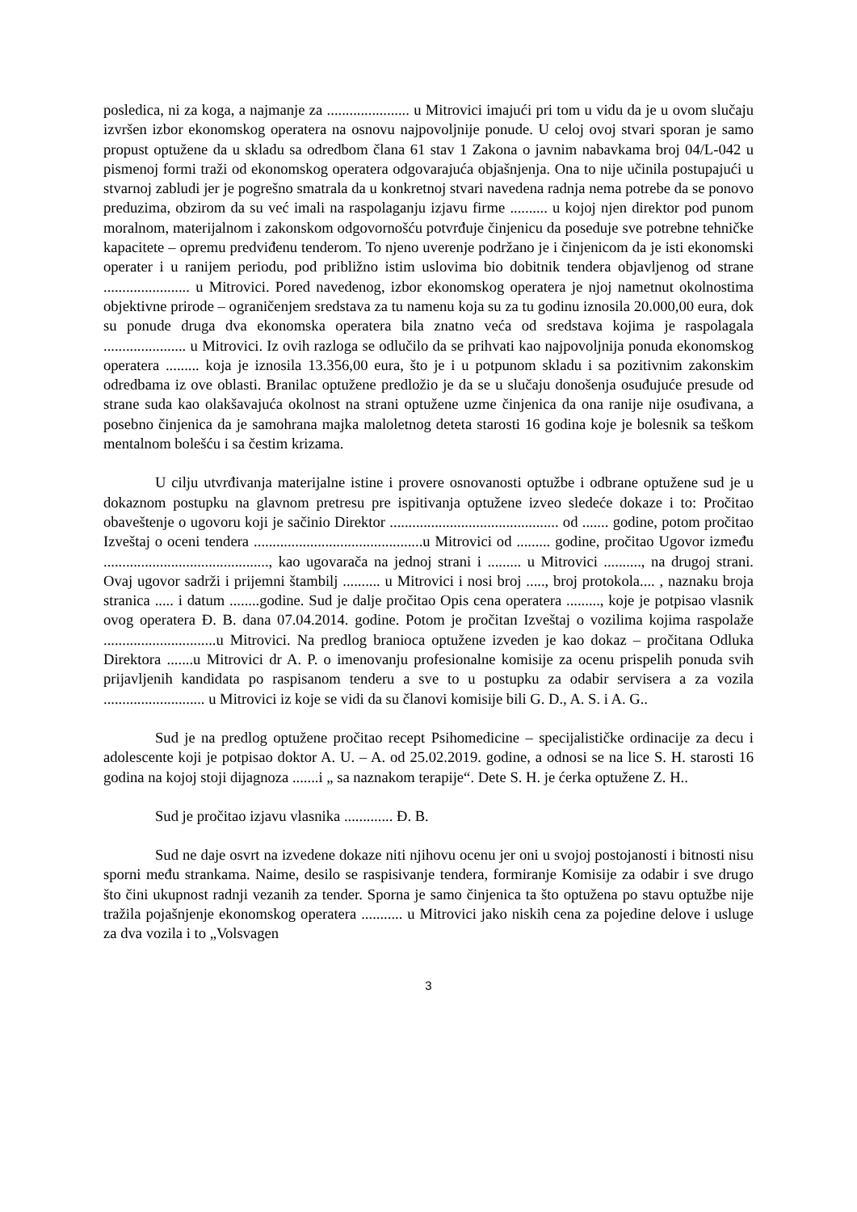posledica, ni za koga, a najmanje za ...................... u Mitrovici imajući pri tom u vidu da je u ovom slučaju izvršen izbor ekonomskog operatera na osnovu najpovoljnije ponude. U celoj ovoj stvari sporan je samo propust optužene da u skladu sa odredbom člana 61 stav 1 Zakona o javnim nabavkama broj 04/L-042 u pismenoj formi traži od ekonomskog operatera odgovarajuća objašnjenja. Ona to nije učinila postupajući u stvarnoj zabludi jer je pogrešno smatrala da u konkretnoj stvari navedena radnja nema potrebe da se ponovo preduzima, obzirom da su već imali na raspolaganju izjavu firme .......... u kojoj njen direktor pod punom moralnom, materijalnom i zakonskom odgovornošću potvrđuje činjenicu da poseduje sve potrebne tehničke kapacitete – opremu predviđenu tenderom. To njeno uverenje podržano je i činjenicom da je isti ekonomski operater i u ranijem periodu, pod približno istim uslovima bio dobitnik tendera objavljenog od strane ....................... u Mitrovici. Pored navedenog, izbor ekonomskog operatera je njoj nametnut okolnostima objektivne prirode – ograničenjem sredstava za tu namenu koja su za tu godinu iznosila 20.000,00 eura, dok su ponude druga dva ekonomska operatera bila znatno veća od sredstava kojima je raspolagala ...................... u Mitrovici. Iz ovih razloga se odlučilo da se prihvati kao najpovoljnija ponuda ekonomskog operatera ......... koja je iznosila 13.356,00 eura, što je i u potpunom skladu i sa pozitivnim zakonskim odredbama iz ove oblasti. Branilac optužene predložio je da se u slučaju donošenja osuđujuće presude od strane suda kao olakšavajuća okolnost na strani optužene uzme činjenica da ona ranije nije osuđivana, a posebno činjenica da je samohrana majka maloletnog deteta starosti 16 godina koje je bolesnik sa teškom mentalnom bolešću i sa čestim krizama.
U cilju utvrđivanja materijalne istine i provere osnovanosti optužbe i odbrane optužene sud je u dokaznom postupku na glavnom pretresu pre ispitivanja optužene izveo sledeće dokaze i to: Pročitao obaveštenje o ugovoru koji je sačinio Direktor ............................................. od ....... godine, potom pročitao Izveštaj o oceni tendera .............................................u Mitrovici od ......... godine, pročitao Ugovor između ............................................, kao ugovarača na jednoj strani i ......... u Mitrovici .........., na drugoj strani. Ovaj ugovor sadrži i prijemni štambilj .......... u Mitrovici i nosi broj ....., broj protokola.... , naznaku broja stranica ..... i datum ........godine. Sud je dalje pročitao Opis cena operatera ........., koje je potpisao vlasnik ovog operatera Đ. B. dana 07.04.2014. godine. Potom je pročitan Izveštaj o vozilima kojima raspolaže ..............................u Mitrovici. Na predlog branioca optužene izveden je kao dokaz – pročitana Odluka Direktora .......u Mitrovici dr A. P. o imenovanju profesionalne komisije za ocenu prispelih ponuda svih prijavljenih kandidata po raspisanom tenderu a sve to u postupku za odabir servisera a za vozila ........................... u Mitrovici iz koje se vidi da su članovi komisije bili G. D., A. S. i A. G..
Sud je na predlog optužene pročitao recept Psihomedicine – specijalističke ordinacije za decu i adolescente koji je potpisao doktor A. U. – A. od 25.02.2019. godine, a odnosi se na lice S. H. starosti 16 godina na kojoj stoji dijagnoza .......i „ sa naznakom terapije“. Dete S. H. je ćerka optužene Z. H..
Sud je pročitao izjavu vlasnika ............. Đ. B.
Sud ne daje osvrt na izvedene dokaze niti njihovu ocenu jer oni u svojoj postojanosti i bitnosti nisu sporni među strankama. Naime, desilo se raspisivanje tendera, formiranje Komisije za odabir i sve drugo što čini ukupnost radnji vezanih za tender. Sporna je samo činjenica ta što optužena po stavu optužbe nije tražila pojašnjenje ekonomskog operatera ........... u Mitrovici jako niskih cena za pojedine delove i usluge za dva vozila i to „Volsvagen
3